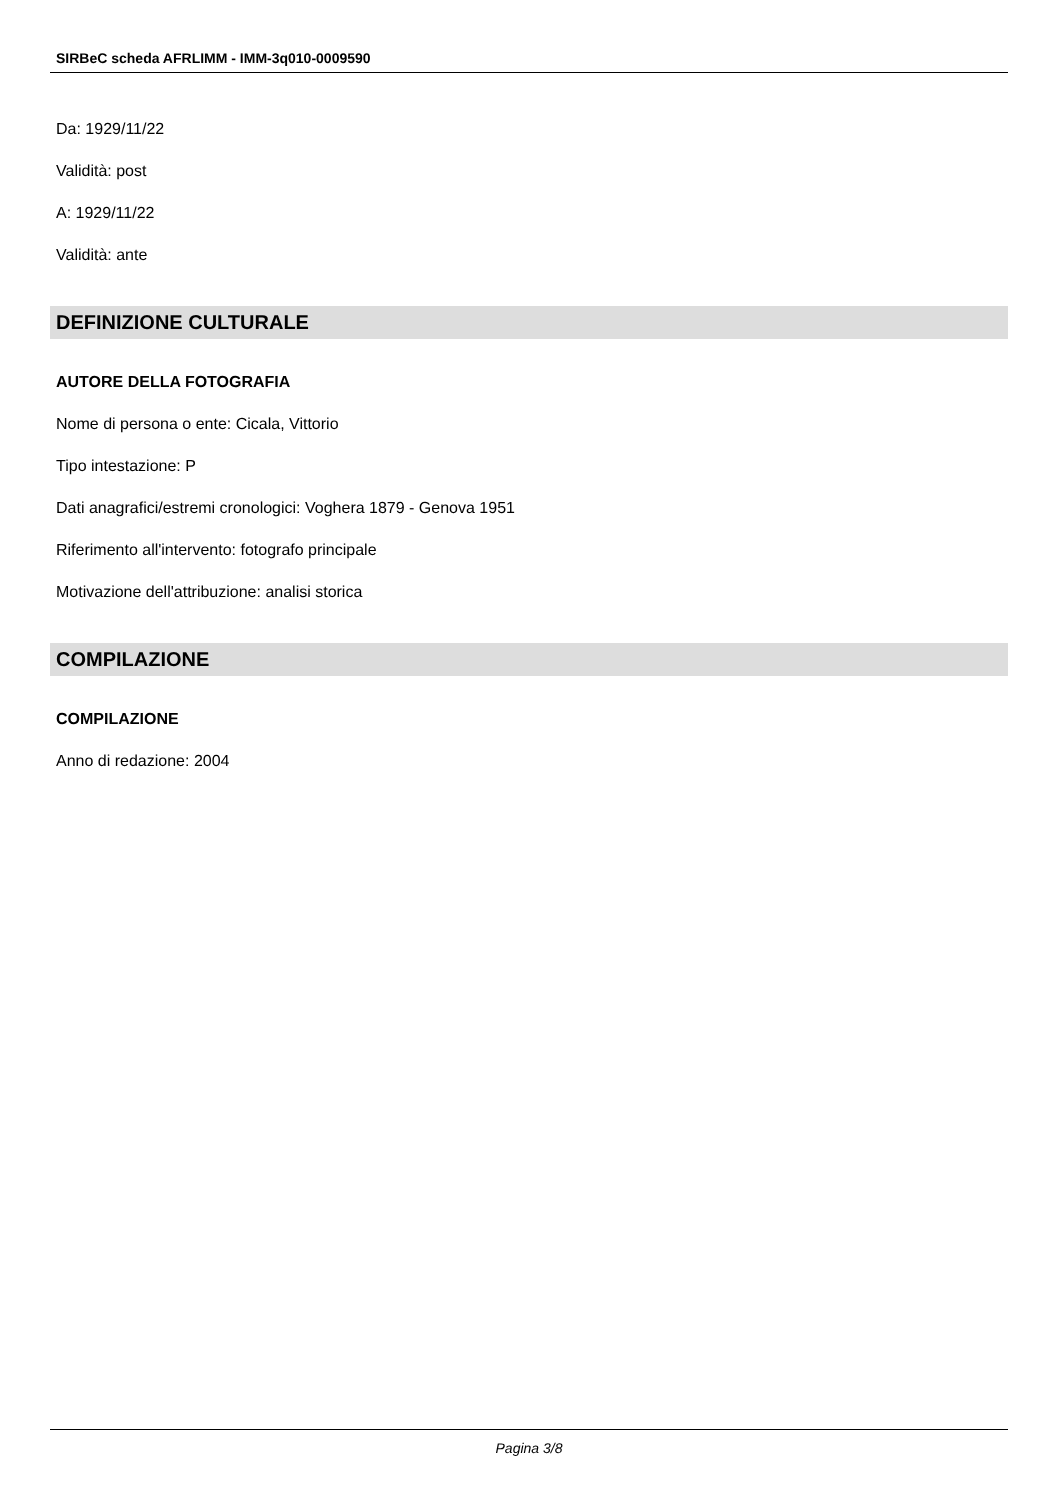SIRBeC scheda AFRLIMM - IMM-3q010-0009590
Da: 1929/11/22
Validità: post
A: 1929/11/22
Validità: ante
DEFINIZIONE CULTURALE
AUTORE DELLA FOTOGRAFIA
Nome di persona o ente: Cicala, Vittorio
Tipo intestazione: P
Dati anagrafici/estremi cronologici: Voghera 1879 - Genova 1951
Riferimento all'intervento: fotografo principale
Motivazione dell'attribuzione: analisi storica
COMPILAZIONE
COMPILAZIONE
Anno di redazione: 2004
Pagina 3/8